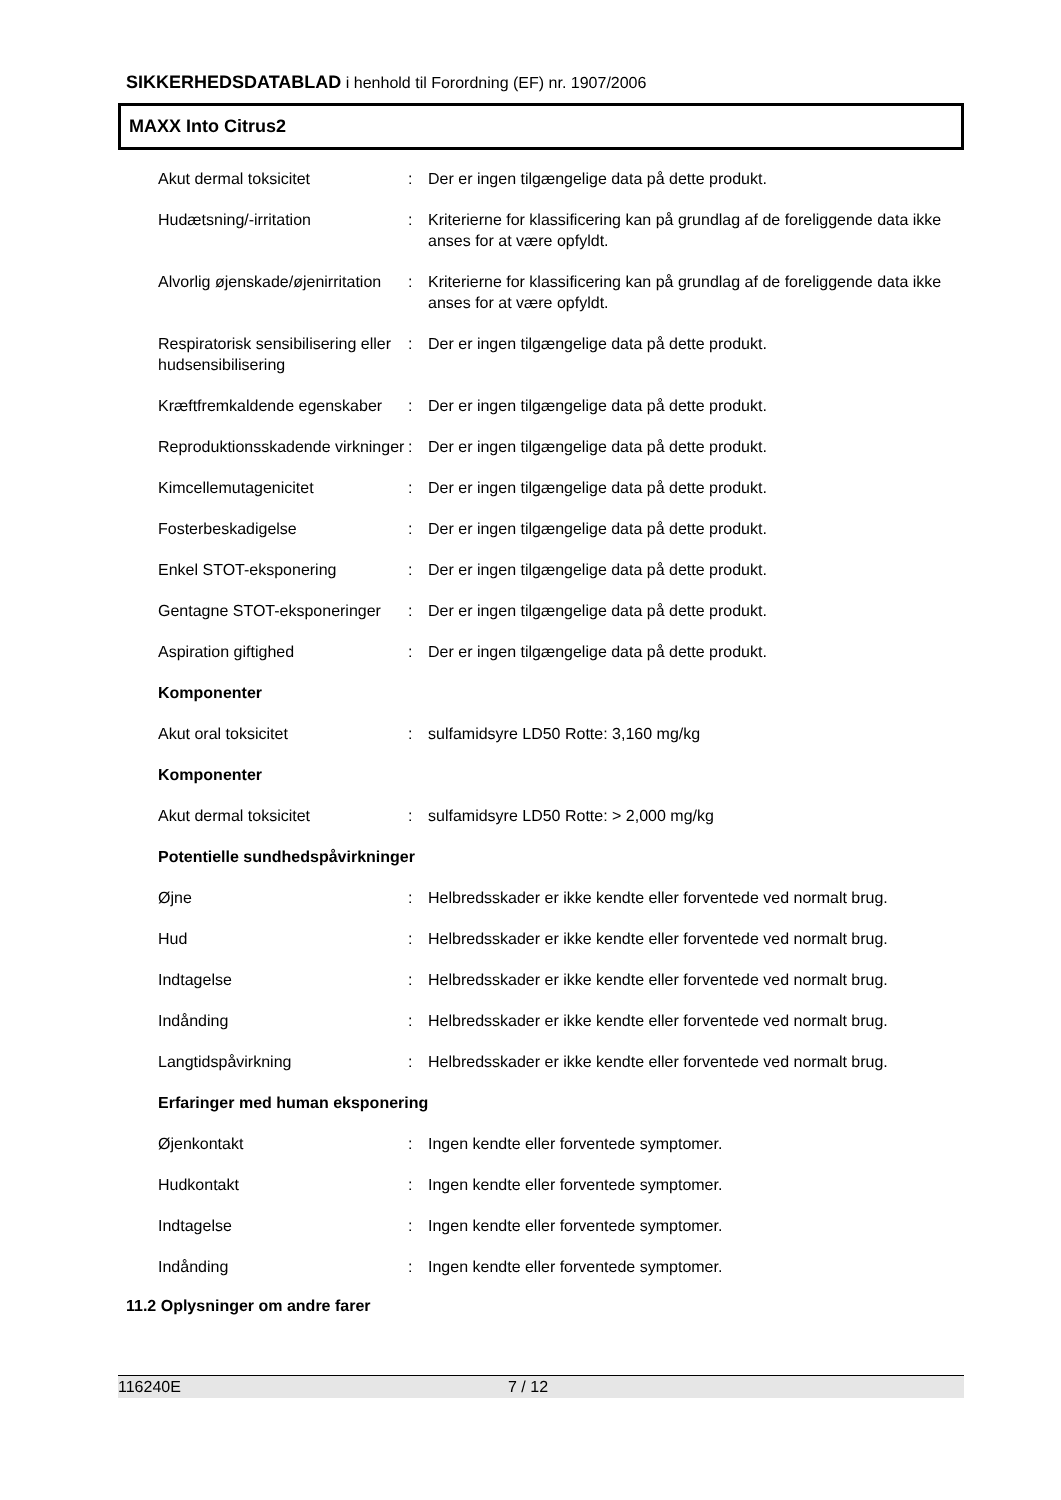SIKKERHEDSDATABLAD i henhold til Forordning (EF) nr. 1907/2006
MAXX Into Citrus2
| Akut dermal toksicitet | : | Der er ingen tilgængelige data på dette produkt. |
| Hudætsning/-irritation | : | Kriterierne for klassificering kan på grundlag af de foreliggende data ikke anses for at være opfyldt. |
| Alvorlig øjenskade/øjenirritation | : | Kriterierne for klassificering kan på grundlag af de foreliggende data ikke anses for at være opfyldt. |
| Respiratorisk sensibilisering eller hudsensibilisering | : | Der er ingen tilgængelige data på dette produkt. |
| Kræftfremkaldende egenskaber | : | Der er ingen tilgængelige data på dette produkt. |
| Reproduktionsskadende virkninger | : | Der er ingen tilgængelige data på dette produkt. |
| Kimcellemutagenicitet | : | Der er ingen tilgængelige data på dette produkt. |
| Fosterbeskadigelse | : | Der er ingen tilgængelige data på dette produkt. |
| Enkel STOT-eksponering | : | Der er ingen tilgængelige data på dette produkt. |
| Gentagne STOT-eksponeringer | : | Der er ingen tilgængelige data på dette produkt. |
| Aspiration giftighed | : | Der er ingen tilgængelige data på dette produkt. |
| Komponenter | | |
| Akut oral toksicitet | : | sulfamidsyre LD50 Rotte: 3,160 mg/kg |
| Komponenter | | |
| Akut dermal toksicitet | : | sulfamidsyre LD50 Rotte: > 2,000 mg/kg |
| Potentielle sundhedspåvirkninger | | |
| Øjne | : | Helbredsskader er ikke kendte eller forventede ved normalt brug. |
| Hud | : | Helbredsskader er ikke kendte eller forventede ved normalt brug. |
| Indtagelse | : | Helbredsskader er ikke kendte eller forventede ved normalt brug. |
| Indånding | : | Helbredsskader er ikke kendte eller forventede ved normalt brug. |
| Langtidspåvirkning | : | Helbredsskader er ikke kendte eller forventede ved normalt brug. |
| Erfaringer med human eksponering | | |
| Øjenkontakt | : | Ingen kendte eller forventede symptomer. |
| Hudkontakt | : | Ingen kendte eller forventede symptomer. |
| Indtagelse | : | Ingen kendte eller forventede symptomer. |
| Indånding | : | Ingen kendte eller forventede symptomer. |
11.2 Oplysninger om andre farer
116240E 7 / 12